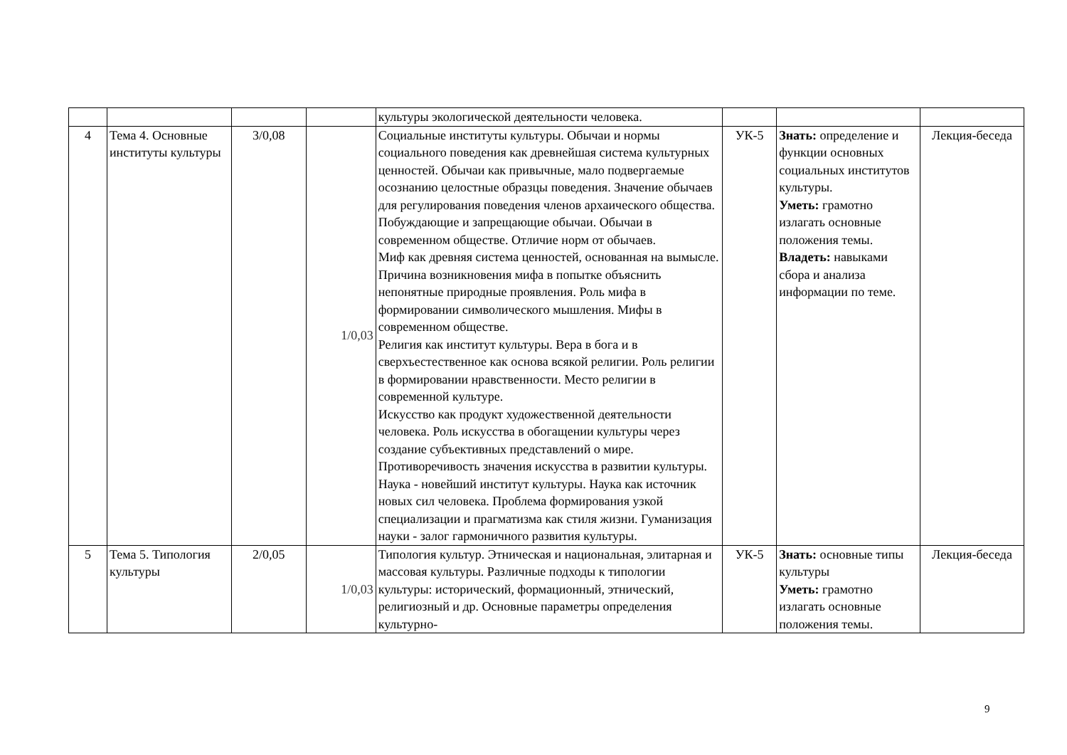| | | | | культуры экологической деятельности человека. | | | |
| 4 | Тема 4. Основные институты культуры | 3/0,08 | 1/0,03 | Социальные институты культуры. Обычаи и нормы социального поведения как древнейшая система культурных ценностей. Обычаи как привычные, мало подвергаемые осознанию целостные образцы поведения. Значение обычаев для регулирования поведения членов архаического общества. Побуждающие и запрещающие обычаи. Обычаи в современном обществе. Отличие норм от обычаев. Миф как древняя система ценностей, основанная на вымысле. Причина возникновения мифа в попытке объяснить непонятные природные проявления. Роль мифа в формировании символического мышления. Мифы в современном обществе. Религия как институт культуры. Вера в бога и в сверхъестественное как основа всякой религии. Роль религии в формировании нравственности. Место религии в современной культуре. Искусство как продукт художественной деятельности человека. Роль искусства в обогащении культуры через создание субъективных представлений о мире. Противоречивость значения искусства в развитии культуры. Наука - новейший институт культуры. Наука как источник новых сил человека. Проблема формирования узкой специализации и прагматизма как стиля жизни. Гуманизация науки - залог гармоничного развития культуры. | УК-5 | Знать: определение и функции основных социальных институтов культуры. Уметь: грамотно излагать основные положения темы. Владеть: навыками сбора и анализа информации по теме. | Лекция-беседа |
| 5 | Тема 5. Типология культуры | 2/0,05 | 1/0,03 | Типология культур. Этническая и национальная, элитарная и массовая культуры. Различные подходы к типологии культуры: исторический, формационный, этнический, религиозный и др. Основные параметры определения культурно- | УК-5 | Знать: основные типы культуры Уметь: грамотно излагать основные положения темы. | Лекция-беседа |
9